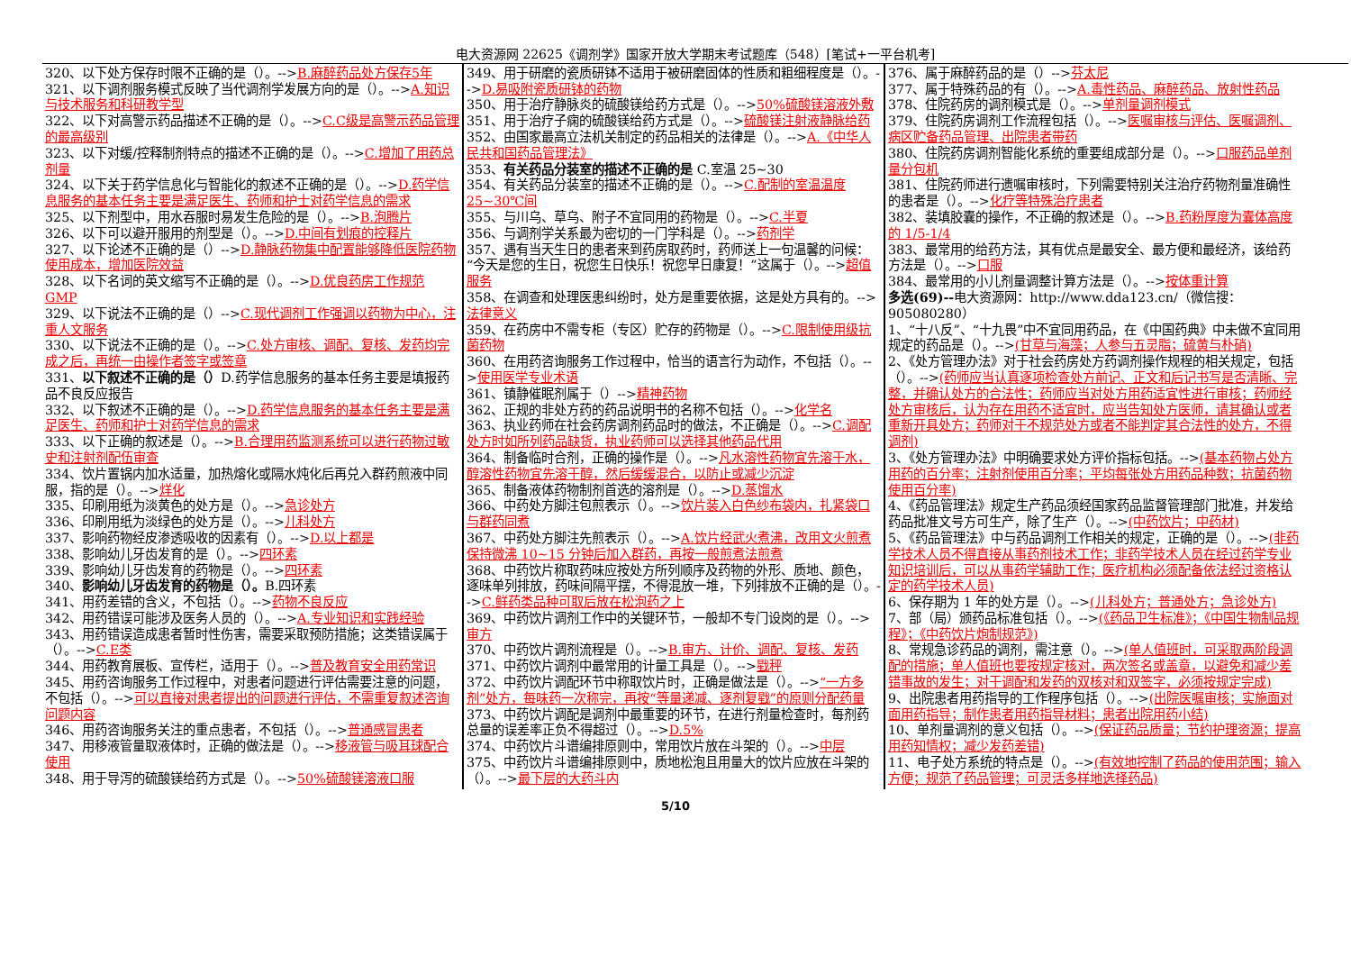电大资源网 22625《调剂学》国家开放大学期末考试题库（548）[笔试+一平台机考]
320、以下处方保存时限不正确的是（）。-->B.麻醉药品处方保存5年
321、以下调剂服务模式反映了当代调剂学发展方向的是（）。-->A.知识与技术服务和科研教学型
322、以下对高警示药品描述不正确的是（）。-->C.C级是高警示药品管理的最高级别
323、以下对缓/控释制剂特点的描述不正确的是（）。-->C.增加了用药总剂量
324、以下关于药学信息化与智能化的叙述不正确的是（）。-->D.药学信息服务的基本任务主要是满足医生、药师和护士对药学信息的需求
325、以下剂型中，用水吞服时易发生危险的是（）。-->B.泡腾片
326、以下可以避开服用的剂型是（）。-->D.中间有划痕的控释片
327、以下论述不正确的是（）-->D.静脉药物集中配置能够降低医院药物使用成本，增加医院效益
328、以下名词的英文缩写不正确的是（）。-->D.优良药房工作规范 GMP
329、以下说法不正确的是（）-->C.现代调剂工作强调以药物为中心，注重人文服务
330、以下说法不正确的是（）。-->C.处方审核、调配、复核、发药均完成之后，再统一由操作者签字或签章
331、以下叙述不正确的是（）D.药学信息服务的基本任务主要是填报药品不良反应报告
332、以下叙述不正确的是（）。-->D.药学信息服务的基本任务主要是满足医生、药师和护士对药学信息的需求
333、以下正确的叙述是（）。-->B.合理用药监测系统可以进行药物过敏史和注射剂配伍审查
334、饮片置锅内加水适量，加热熔化或隔水炖化后再兑入群药煎液中同服，指的是（）。-->烊化
335、印刷用纸为淡黄色的处方是（）。-->急诊处方
336、印刷用纸为淡绿色的处方是（）。-->儿科处方
337、影响药物经皮渗透吸收的因素有（）。-->D.以上都是
338、影响幼儿牙齿发育的是（）。-->四环素
339、影响幼儿牙齿发育的药物是（）。-->四环素
340、影响幼儿牙齿发育的药物是（）。B.四环素
341、用药差错的含义，不包括（）。-->药物不良反应
342、用药错误可能涉及医务人员的（）。-->A.专业知识和实践经验
343、用药错误造成患者暂时性伤害，需要采取预防措施；这类错误属于（）。-->C.E类
344、用药教育展板、宣传栏，适用于（）。-->普及教育安全用药常识
345、用药咨询服务工作过程中，对患者问题进行评估需要注意的问题，不包括（）。-->可以直接对患者提出的问题进行评估，不需重复叙述咨询问题内容
346、用药咨询服务关注的重点患者，不包括（）。-->普通感冒患者
347、用移液管量取液体时，正确的做法是（）。-->移液管与吸耳球配合使用
348、用于导泻的硫酸镁给药方式是（）。-->50%硫酸镁溶液口服
349、用于研磨的瓷质研钵不适用于被研磨固体的性质和粗细程度是（）。-->D.易吸附瓷质研钵的药物
350、用于治疗静脉炎的硫酸镁给药方式是（）。-->50%硫酸镁溶液外敷
351、用于治疗子痫的硫酸镁给药方式是（）。-->硫酸镁注射液静脉给药
352、由国家最高立法机关制定的药品相关的法律是（）。-->A.《中华人民共和国药品管理法》
353、有关药品分装室的描述不正确的是 C.室温 25~30
354、有关药品分装室的描述不正确的是（）。-->C.配制的室温温度 25~30℃间
355、与川乌、草乌、附子不宜同用的药物是（）。-->C.半夏
356、与调剂学关系最为密切的一门学科是（）。-->药剂学
357、遇有当天生日的患者来到药房取药时，药师送上一句温馨的问候：“今天是您的生日，祝您生日快乐！祝您早日康复！”这属于（）。-->超值服务
358、在调查和处理医患纠纷时，处方是重要依据，这是处方具有的。-->法律意义
359、在药房中不需专柜（专区）贮存的药物是（）。-->C.限制使用级抗菌药物
360、在用药咨询服务工作过程中，恰当的语言行为动作，不包括（）。-->使用医学专业术语
361、镇静催眠剂属于（）-->精神药物
362、正规的非处方药的药品说明书的名称不包括（）。-->化学名
363、执业药师在社会药房调剂药品时的做法，不正确是（）。-->C.调配处方时如所列药品缺货，执业药师可以选择其他药品代用
364、制备临时合剂，正确的操作是（）。-->凡水溶性药物宜先溶于水，醇溶性药物宜先溶于醇，然后缓缓混合，以防止或减少沉淀
365、制备液体药物制剂首选的溶剂是（）。-->D.蒸馏水
366、中药处方脚注包煎表示（）。-->饮片装入白色纱布袋内，扎紧袋口与群药同煮
367、中药处方脚注先煎表示（）。-->A.饮片经武火煮沸，改用文火煎煮保持微沸 10~15 分钟后加入群药，再按一般煎煮法煎煮
368、中药饮片称取药味应按处方所列顺序及药物的外形、质地、颜色，逐味单列排放，药味间隔平摆，不得混放一堆，下列排放不正确的是（）。-->C.鲜药类品种可取后放在松泡药之上
369、中药饮片调剂工作中的关键环节，一般却不专门设岗的是（）。-->审方
370、中药饮片调剂流程是（）。-->B.审方、计价、调配、复核、发药
371、中药饮片调剂中最常用的计量工具是（）。-->戥秤
372、中药饮片调配环节中称取饮片时，正确是做法是（）。-->“一方多剂”处方，每味药一次称完，再按“等量递减、逐剂复戥”的原则分配药量
373、中药饮片调配是调剂中最重要的环节，在进行剂量检查时，每剂药总量的误差率正负不得超过（）。-->D.5%
374、中药饮片斗谱编排原则中，常用饮片放在斗架的（）。-->中层
375、中药饮片斗谱编排原则中，质地松泡且用量大的饮片应放在斗架的（）。-->最下层的大药斗内
376、属于麻醉药品的是（）-->芬太尼
377、属于特殊药品的有（）。-->A.毒性药品、麻醉药品、放射性药品
378、住院药房的调剂模式是（）。-->单剂量调剂模式
379、住院药房调剂工作流程包括（）。-->医嘱审核与评估、医嘱调剂、病区贮备药品管理、出院患者带药
380、住院药房调剂智能化系统的重要组成部分是（）。-->口服药品单剂量分包机
381、住院药师进行遗嘱审核时，下列需要特别关注治疗药物剂量准确性的患者是（）。-->化疗等特殊治疗患者
382、装填胶囊的操作，不正确的叙述是（）。-->B.药粉厚度为囊体高度的 1/5-1/4
383、最常用的给药方法，其有优点是最安全、最方便和最经济，该给药方法是（）。-->口服
384、最常用的小儿剂量调整计算方法是（）。-->按体重计算
多选(69)--电大资源网：http://www.dda123.cn/（微信搜：905080280）
1、“十八反”、“十九畏”中不宜同用药品，在《中国药典》中未做不宜同用规定的药品是（）。-->(甘草与海藻；人参与五灵脂；硫黄与朴硝)
2、《处方管理办法》对于社会药房处方药调剂操作规程的相关规定，包括（）。-->(药师应当认真逐项检查处方前记、正文和后记书写是否清晰、完整，并确认处方的合法性；药师应当对处方用药适宜性进行审核；药师经处方审核后，认为存在用药不适宜时，应当告知处方医师，请其确认或者重新开具处方；药师对于不规范处方或者不能判定其合法性的处方，不得调剂)
3、《处方管理办法》中明确要求处方评价指标包括。-->(基本药物占处方用药的百分率；注射剂使用百分率；平均每张处方用药品种数；抗菌药物使用百分率)
4、《药品管理法》规定生产药品须经国家药品监督管理部门批准，并发给药品批准文号方可生产，除了生产（）。-->(中药饮片；中药材)
5、《药品管理法》中与药品调剂工作相关的规定，正确的是（）。-->(非药学技术人员不得直接从事药剂技术工作；非药学技术人员在经过药学专业知识培训后，可以从事药学辅助工作；医疗机构必须配备依法经过资格认定的药学技术人员)
6、保存期为 1 年的处方是（）。-->(儿科处方；普通处方；急诊处方)
7、部（局）颁药品标准包括（）。-->(《药品卫生标准》；《中国生物制品规程》；《中药饮片炮制规范》)
8、常规急诊药品的调剂，需注意（）。-->(单人值班时，可采取两阶段调配的措施；单人值班也要按规定核对，两次签名或盖章，以避免和减少差错事故的发生；对于调配和发药的双核对和双签字，必须按规定完成)
9、出院患者用药指导的工作程序包括（）。-->(出院医嘱审核；实施面对面用药指导；制作患者用药指导材料；患者出院用药小结)
10、单剂量调剂的意义包括（）。-->(保证药品质量；节约护理资源；提高用药知情权；减少发药差错)
11、电子处方系统的特点是（）。-->(有效地控制了药品的使用范围；输入方便；规范了药品管理；可灵活多样地选择药品)
5/10